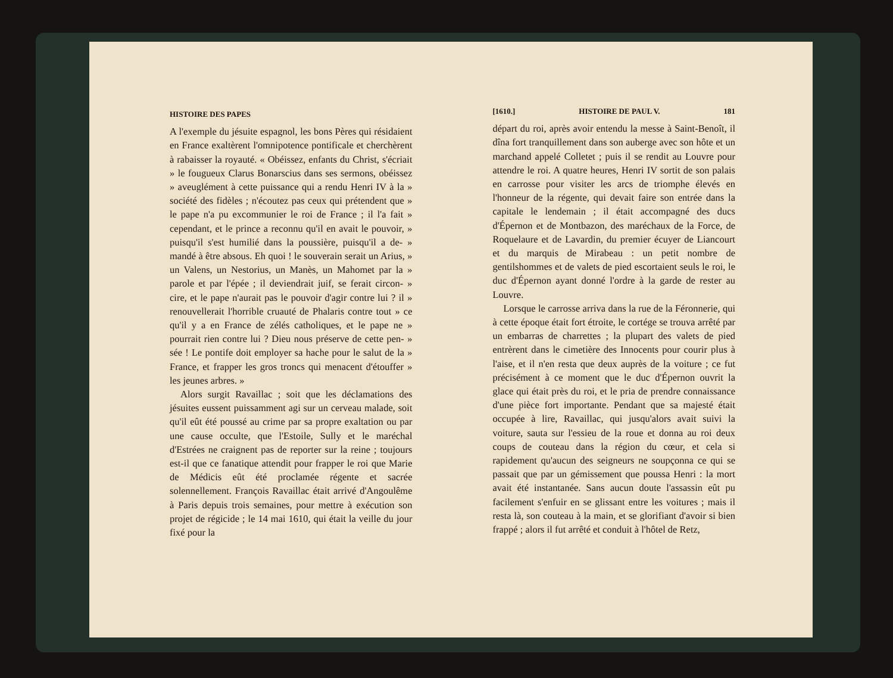HISTOIRE DES PAPES
A l'exemple du jésuite espagnol, les bons Pères qui résidaient en France exaltèrent l'omnipotence pontificale et cherchèrent à rabaisser la royauté. « Obéissez, enfants du Christ, s'écriait » le fougueux Clarus Bonarscius dans ses sermons, obéissez » aveuglément à cette puissance qui a rendu Henri IV à la » société des fidèles ; n'écoutez pas ceux qui prétendent que » le pape n'a pu excommunier le roi de France ; il l'a fait » cependant, et le prince a reconnu qu'il en avait le pouvoir, » puisqu'il s'est humilié dans la poussière, puisqu'il a de- » mandé à être absous. Eh quoi ! le souverain serait un Arius, » un Valens, un Nestorius, un Manès, un Mahomet par la » parole et par l'épée ; il deviendrait juif, se ferait circon- » cire, et le pape n'aurait pas le pouvoir d'agir contre lui ? il » renouvellerait l'horrible cruauté de Phalaris contre tout » ce qu'il y a en France de zélés catholiques, et le pape ne » pourrait rien contre lui ? Dieu nous préserve de cette pen- » sée ! Le pontife doit employer sa hache pour le salut de la » France, et frapper les gros troncs qui menacent d'étouffer » les jeunes arbres. »
Alors surgit Ravaillac ; soit que les déclamations des jésuites eussent puissamment agi sur un cerveau malade, soit qu'il eût été poussé au crime par sa propre exaltation ou par une cause occulte, que l'Estoile, Sully et le maréchal d'Estrées ne craignent pas de reporter sur la reine ; toujours est-il que ce fanatique attendit pour frapper le roi que Marie de Médicis eût été proclamée régente et sacrée solennellement. François Ravaillac était arrivé d'Angoulême à Paris depuis trois semaines, pour mettre à exécution son projet de régicide ; le 14 mai 1610, qui était la veille du jour fixé pour la
[1610.] HISTOIRE DE PAUL V. 181
départ du roi, après avoir entendu la messe à Saint-Benoît, il dîna fort tranquillement dans son auberge avec son hôte et un marchand appelé Colletet ; puis il se rendit au Louvre pour attendre le roi. A quatre heures, Henri IV sortit de son palais en carrosse pour visiter les arcs de triomphe élevés en l'honneur de la régente, qui devait faire son entrée dans la capitale le lendemain ; il était accompagné des ducs d'Épernon et de Montbazon, des maréchaux de la Force, de Roquelaure et de Lavardin, du premier écuyer de Liancourt et du marquis de Mirabeau : un petit nombre de gentilshommes et de valets de pied escortaient seuls le roi, le duc d'Épernon ayant donné l'ordre à la garde de rester au Louvre.
Lorsque le carrosse arriva dans la rue de la Féronnerie, qui à cette époque était fort étroite, le cortége se trouva arrêté par un embarras de charrettes ; la plupart des valets de pied entrèrent dans le cimetière des Innocents pour courir plus à l'aise, et il n'en resta que deux auprès de la voiture ; ce fut précisément à ce moment que le duc d'Épernon ouvrit la glace qui était près du roi, et le pria de prendre connaissance d'une pièce fort importante. Pendant que sa majesté était occupée à lire, Ravaillac, qui jusqu'alors avait suivi la voiture, sauta sur l'essieu de la roue et donna au roi deux coups de couteau dans la région du cœur, et cela si rapidement qu'aucun des seigneurs ne soupçonna ce qui se passait que par un gémissement que poussa Henri : la mort avait été instantanée. Sans aucun doute l'assassin eût pu facilement s'enfuir en se glissant entre les voitures ; mais il resta là, son couteau à la main, et se glorifiant d'avoir si bien frappé ; alors il fut arrêté et conduit à l'hôtel de Retz,